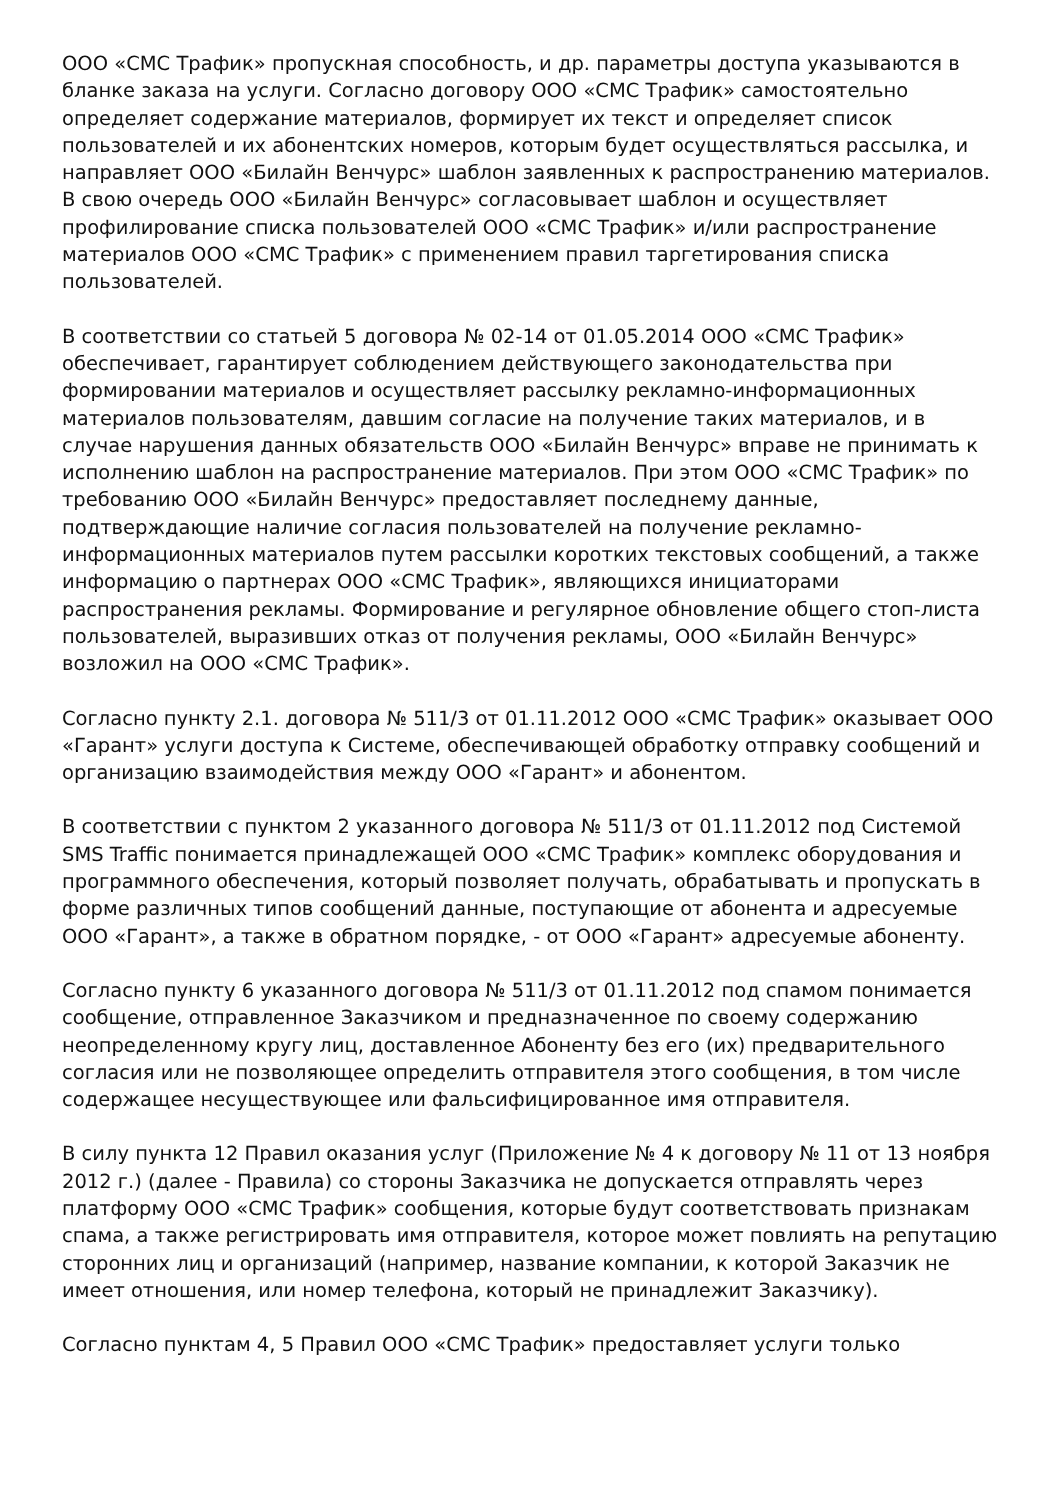ООО «СМС Трафик» пропускная способность, и др. параметры доступа указываются в бланке заказа на услуги. Согласно договору ООО «СМС Трафик» самостоятельно определяет содержание материалов, формирует их текст и определяет список пользователей и их абонентских номеров, которым будет осуществляться рассылка, и направляет ООО «Билайн Венчурс» шаблон заявленных к распространению материалов. В свою очередь ООО «Билайн Венчурс» согласовывает шаблон и осуществляет профилирование списка пользователей ООО «СМС Трафик» и/или распространение материалов ООО «СМС Трафик» с применением правил таргетирования списка пользователей.
В соответствии со статьей 5 договора № 02-14 от 01.05.2014 ООО «СМС Трафик» обеспечивает, гарантирует соблюдением действующего законодательства при формировании материалов и осуществляет рассылку рекламно-информационных материалов пользователям, давшим согласие на получение таких материалов, и в случае нарушения данных обязательств ООО «Билайн Венчурс» вправе не принимать к исполнению шаблон на распространение материалов. При этом ООО «СМС Трафик» по требованию ООО «Билайн Венчурс» предоставляет последнему данные, подтверждающие наличие согласия пользователей на получение рекламно-информационных материалов путем рассылки коротких текстовых сообщений, а также информацию о партнерах ООО «СМС Трафик», являющихся инициаторами распространения рекламы. Формирование и регулярное обновление общего стоп-листа пользователей, выразивших отказ от получения рекламы, ООО «Билайн Венчурс» возложил на ООО «СМС Трафик».
Согласно пункту 2.1. договора № 511/3 от 01.11.2012 ООО «СМС Трафик» оказывает ООО «Гарант» услуги доступа к Системе, обеспечивающей обработку отправку сообщений и организацию взаимодействия между ООО «Гарант» и абонентом.
В соответствии с пунктом 2 указанного договора № 511/3 от 01.11.2012 под Системой SMS Traffic понимается принадлежащей ООО «СМС Трафик» комплекс оборудования и программного обеспечения, который позволяет получать, обрабатывать и пропускать в форме различных типов сообщений данные, поступающие от абонента и адресуемые ООО «Гарант», а также в обратном порядке, - от ООО «Гарант» адресуемые абоненту.
Согласно пункту 6 указанного договора № 511/3 от 01.11.2012 под спамом понимается сообщение, отправленное Заказчиком и предназначенное по своему содержанию неопределенному кругу лиц, доставленное Абоненту без его (их) предварительного согласия или не позволяющее определить отправителя этого сообщения, в том числе содержащее несуществующее или фальсифицированное имя отправителя.
В силу пункта 12 Правил оказания услуг (Приложение № 4 к договору № 11 от 13 ноября 2012 г.) (далее - Правила) со стороны Заказчика не допускается отправлять через платформу ООО «СМС Трафик» сообщения, которые будут соответствовать признакам спама, а также регистрировать имя отправителя, которое может повлиять на репутацию сторонних лиц и организаций (например, название компании, к которой Заказчик не имеет отношения, или номер телефона, который не принадлежит Заказчику).
Согласно пунктам 4, 5 Правил ООО «СМС Трафик» предоставляет услуги только